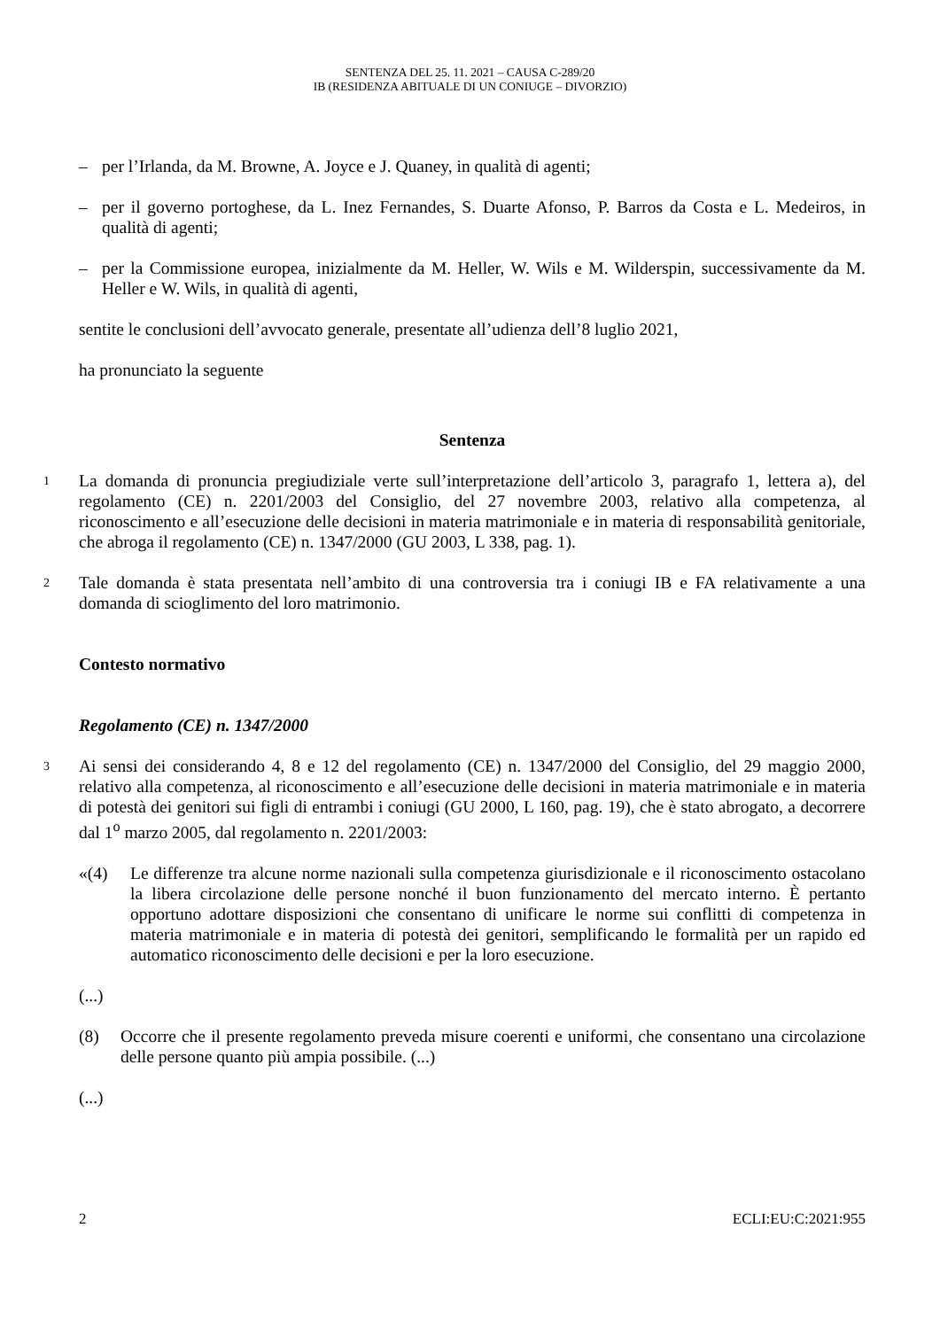SENTENZA DEL 25. 11. 2021 – CAUSA C-289/20
IB (RESIDENZA ABITUALE DI UN CONIUGE – DIVORZIO)
– per l’Irlanda, da M. Browne, A. Joyce e J. Quaney, in qualità di agenti;
– per il governo portoghese, da L. Inez Fernandes, S. Duarte Afonso, P. Barros da Costa e L. Medeiros, in qualità di agenti;
– per la Commissione europea, inizialmente da M. Heller, W. Wils e M. Wilderspin, successivamente da M. Heller e W. Wils, in qualità di agenti,
sentite le conclusioni dell’avvocato generale, presentate all’udienza dell’8 luglio 2021,
ha pronunciato la seguente
Sentenza
1
La domanda di pronuncia pregiudiziale verte sull’interpretazione dell’articolo 3, paragrafo 1, lettera a), del regolamento (CE) n. 2201/2003 del Consiglio, del 27 novembre 2003, relativo alla competenza, al riconoscimento e all’esecuzione delle decisioni in materia matrimoniale e in materia di responsabilità genitoriale, che abroga il regolamento (CE) n. 1347/2000 (GU 2003, L 338, pag. 1).
2
Tale domanda è stata presentata nell’ambito di una controversia tra i coniugi IB e FA relativamente a una domanda di scioglimento del loro matrimonio.
Contesto normativo
Regolamento (CE) n. 1347/2000
3
Ai sensi dei considerando 4, 8 e 12 del regolamento (CE) n. 1347/2000 del Consiglio, del 29 maggio 2000, relativo alla competenza, al riconoscimento e all’esecuzione delle decisioni in materia matrimoniale e in materia di potestà dei genitori sui figli di entrambi i coniugi (GU 2000, L 160, pag. 19), che è stato abrogato, a decorrere dal 1<sup>o</sup> marzo 2005, dal regolamento n. 2201/2003:
«(4) Le differenze tra alcune norme nazionali sulla competenza giurisdizionale e il riconoscimento ostacolano la libera circolazione delle persone nonché il buon funzionamento del mercato interno. È pertanto opportuno adottare disposizioni che consentano di unificare le norme sui conflitti di competenza in materia matrimoniale e in materia di potestà dei genitori, semplificando le formalità per un rapido ed automatico riconoscimento delle decisioni e per la loro esecuzione.
(...)
(8) Occorre che il presente regolamento preveda misure coerenti e uniformi, che consentano una circolazione delle persone quanto più ampia possibile. (...)
(...)
2 ECLI:EU:C:2021:955